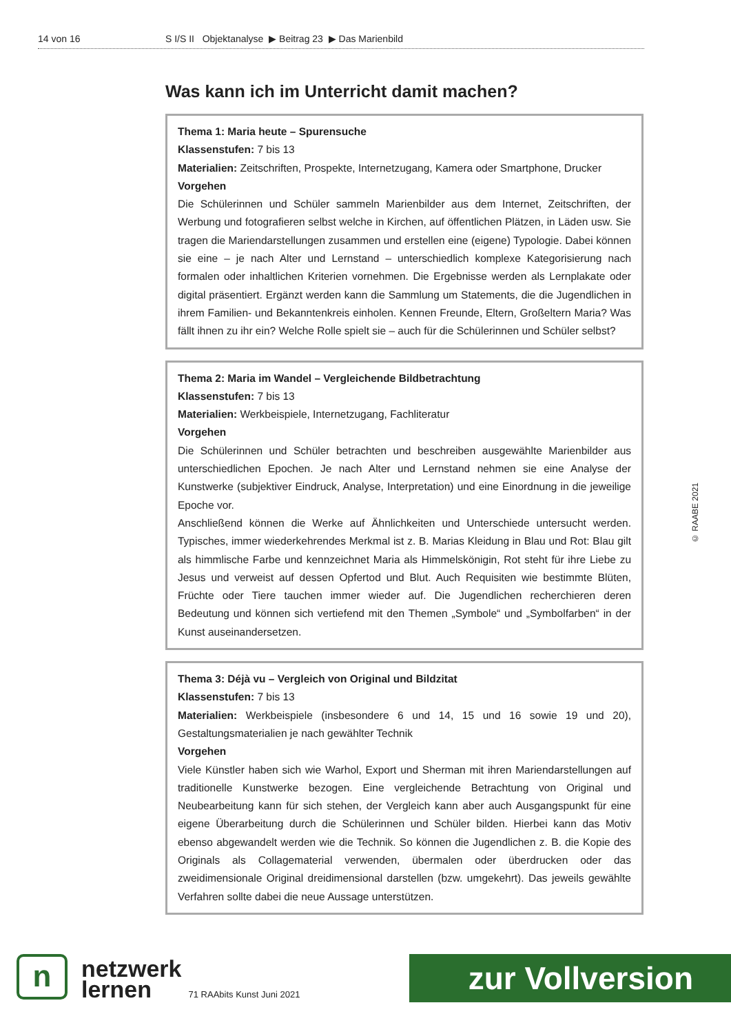14 von 16 S I/S II Objektanalyse ▶ Beitrag 23 ▶ Das Marienbild
Was kann ich im Unterricht damit machen?
Thema 1: Maria heute – Spurensuche
Klassenstufen: 7 bis 13
Materialien: Zeitschriften, Prospekte, Internetzugang, Kamera oder Smartphone, Drucker
Vorgehen
Die Schülerinnen und Schüler sammeln Marienbilder aus dem Internet, Zeitschriften, der Werbung und fotografieren selbst welche in Kirchen, auf öffentlichen Plätzen, in Läden usw. Sie tragen die Mariendarstellungen zusammen und erstellen eine (eigene) Typologie. Dabei können sie eine – je nach Alter und Lernstand – unterschiedlich komplexe Kategorisierung nach formalen oder inhaltlichen Kriterien vornehmen. Die Ergebnisse werden als Lernplakate oder digital präsentiert. Ergänzt werden kann die Sammlung um Statements, die die Jugendlichen in ihrem Familien- und Bekanntenkreis einholen. Kennen Freunde, Eltern, Großeltern Maria? Was fällt ihnen zu ihr ein? Welche Rolle spielt sie – auch für die Schülerinnen und Schüler selbst?
Thema 2: Maria im Wandel – Vergleichende Bildbetrachtung
Klassenstufen: 7 bis 13
Materialien: Werkbeispiele, Internetzugang, Fachliteratur
Vorgehen
Die Schülerinnen und Schüler betrachten und beschreiben ausgewählte Marienbilder aus unterschiedlichen Epochen. Je nach Alter und Lernstand nehmen sie eine Analyse der Kunstwerke (subjektiver Eindruck, Analyse, Interpretation) und eine Einordnung in die jeweilige Epoche vor.
Anschließend können die Werke auf Ähnlichkeiten und Unterschiede untersucht werden. Typisches, immer wiederkehrendes Merkmal ist z. B. Marias Kleidung in Blau und Rot: Blau gilt als himmlische Farbe und kennzeichnet Maria als Himmelskönigin, Rot steht für ihre Liebe zu Jesus und verweist auf dessen Opfertod und Blut. Auch Requisiten wie bestimmte Blüten, Früchte oder Tiere tauchen immer wieder auf. Die Jugendlichen recherchieren deren Bedeutung und können sich vertiefend mit den Themen „Symbole“ und „Symbolfarben“ in der Kunst auseinandersetzen.
Thema 3: Déjà vu – Vergleich von Original und Bildzitat
Klassenstufen: 7 bis 13
Materialien: Werkbeispiele (insbesondere 6 und 14, 15 und 16 sowie 19 und 20), Gestaltungsmaterialien je nach gewählter Technik
Vorgehen
Viele Künstler haben sich wie Warhol, Export und Sherman mit ihren Mariendarstellungen auf traditionelle Kunstwerke bezogen. Eine vergleichende Betrachtung von Original und Neubearbeitung kann für sich stehen, der Vergleich kann aber auch Ausgangspunkt für eine eigene Überarbeitung durch die Schülerinnen und Schüler bilden. Hierbei kann das Motiv ebenso abgewandelt werden wie die Technik. So können die Jugendlichen z. B. die Kopie des Originals als Collagematerial verwenden, übermalen oder überdrucken oder das zweidimensionale Original dreidimensional darstellen (bzw. umgekehrt). Das jeweils gewählte Verfahren sollte dabei die neue Aussage unterstützen.
© RAABE 2021
n
netzwerk
lernen
71 RAAbits Kunst Juni 2021
zur Vollversion